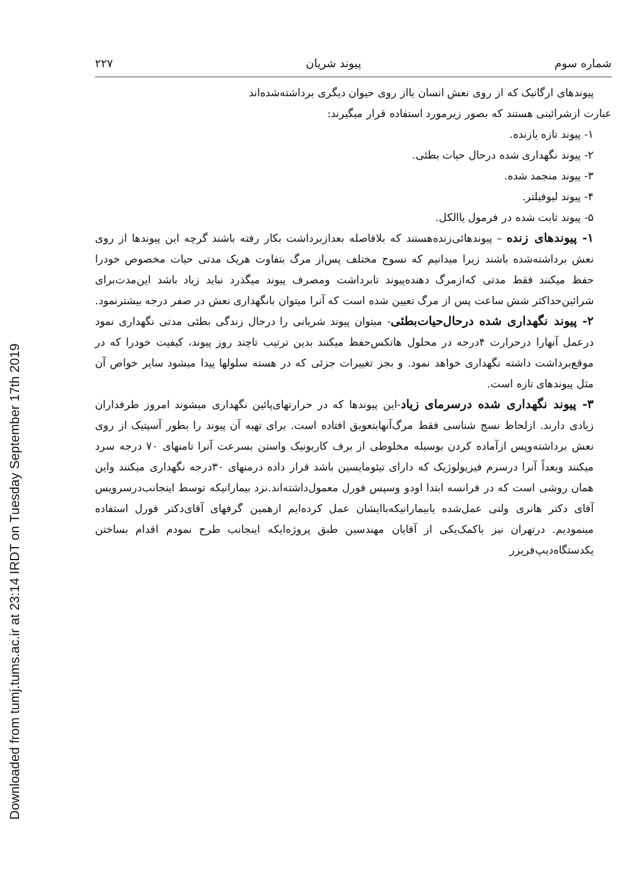Downloaded from tumj.tums.ac.ir at 23:14 IRDT on Tuesday September 17th 2019
شماره سوم پیوند شریان ۲۲۷
پیوندهای ارگانیک که از روی نعش انسان یااز روی حیوان دیگری برداشته‌شده‌اند
عبارت ازشرائینی هستند که بصور زیرمورد استفاده قرار میگیرند:
۱- پیوند تازه یازنده.
۲- پیوند نگهداری شده درحال حیات بطئی.
۳- پیوند منجمد شده.
۴- پیوند لیوفیلتر.
۵- پیوند ثابت شده در فرمول یاالکل.
۱- پیوندهای زنده – پیوندهائی‌زنده‌هستند که بلافاصله بعدازبرداشت بکار رفته باشند گرچه این پیوندها از روی نعش برداشته‌شده باشند زیرا میدانیم که نسوج مختلف پس‌از مرگ بتفاوت هریک مدتی حیات مخصوص خودرا حفظ میکنند فقط مدتی که‌ازمرگ دهنده‌پیوند تابرداشت ومصرف پیوند میگذرد نباید زیاد باشد این‌مدت‌برای شرائین‌حداکثر شش ساعت پس از مرگ تعیین شده است که آنرا میتوان بانگهداری نعش در صفر درجه بیشترنمود.
۲- پیوند نگهداری شده درحال‌حیات‌بطئی- میتوان پیوند شریانی را درحال زندگی بطئی مدتی نگهداری نمود درعمل آنهارا درحرارت ۴درجه در محلول هاتکس‌حفظ میکنند بدین ترتیب تاچند روز پیوند، کیفیت خودرا که در موقع‌برداشت داشته نگهداری خواهد نمود. و بجز تغییرات جزئی که در هسته سلولها پیدا میشود سایر خواص آن مثل پیوندهای تازه است.
۳- پیوند نگهداری شده درسرمای زیاد-این پیوندها که در حرارتهای‌پائین نگهداری میشوند امروز طرفداران زیادی دارند. ازلحاظ نسج شناسی فقط مرگ‌آنهابتعویق افتاده است. برای تهیه آن پیوند را بطور آسپتیک از روی نعش برداشته‌وپس ازآماده کردن بوسیله مخلوطی از برف کاربونیک واستن بسرعت آنرا تامنهای ۷۰ درجه سرد میکنند وبعداً آنرا درسرم فیزیولوژیک که دارای تیئومایسین باشد قرار داده درمنهای ۳۰درجه نگهداری میکنند واین همان روشی است که در فرانسه ابتدا اودو وسپس فورل معمول‌داشته‌اند.نزد بیمارانیکه توسط اینجانب‌درسرویس آقای دکتر هانری ولتی عمل‌شده یابیمارانیکه‌باایشان عمل کرده‌ایم ازهمین گرفهای آقای‌دکتر فورل استفاده مینمودیم. درتهران نیز باکمک‌یکی از آقایان مهندسین طبق پروژه‌ایکه اینجانب طرح نمودم اقدام بساختن یکدستگاه‌دیپ‌فریزر